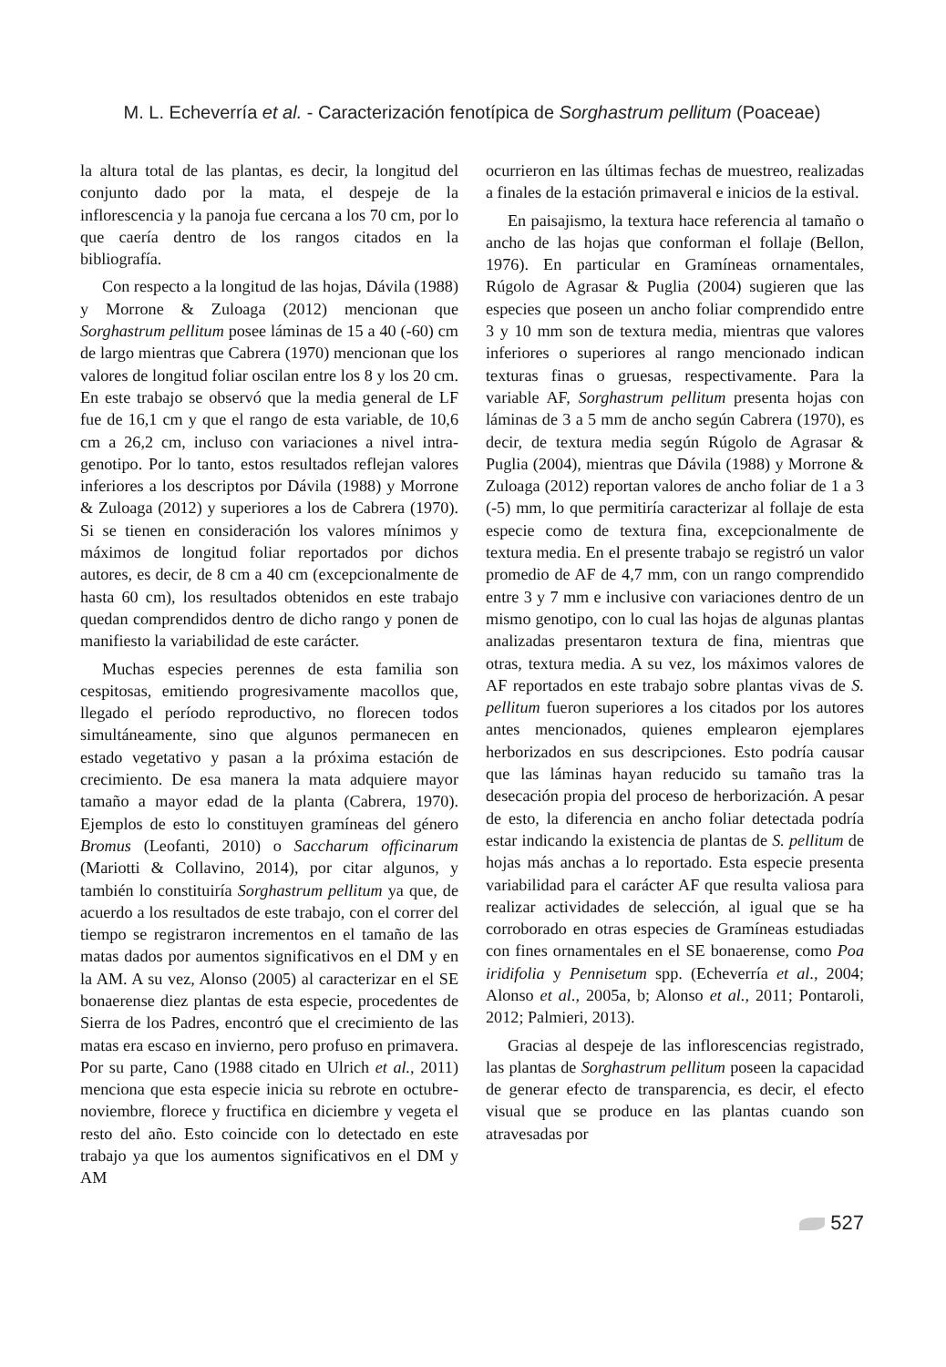M. L. Echeverría et al. - Caracterización fenotípica de Sorghastrum pellitum (Poaceae)
la altura total de las plantas, es decir, la longitud del conjunto dado por la mata, el despeje de la inflorescencia y la panoja fue cercana a los 70 cm, por lo que caería dentro de los rangos citados en la bibliografía.
Con respecto a la longitud de las hojas, Dávila (1988) y Morrone & Zuloaga (2012) mencionan que Sorghastrum pellitum posee láminas de 15 a 40 (-60) cm de largo mientras que Cabrera (1970) mencionan que los valores de longitud foliar oscilan entre los 8 y los 20 cm. En este trabajo se observó que la media general de LF fue de 16,1 cm y que el rango de esta variable, de 10,6 cm a 26,2 cm, incluso con variaciones a nivel intra-genotipo. Por lo tanto, estos resultados reflejan valores inferiores a los descriptos por Dávila (1988) y Morrone & Zuloaga (2012) y superiores a los de Cabrera (1970). Si se tienen en consideración los valores mínimos y máximos de longitud foliar reportados por dichos autores, es decir, de 8 cm a 40 cm (excepcionalmente de hasta 60 cm), los resultados obtenidos en este trabajo quedan comprendidos dentro de dicho rango y ponen de manifiesto la variabilidad de este carácter.
Muchas especies perennes de esta familia son cespitosas, emitiendo progresivamente macollos que, llegado el período reproductivo, no florecen todos simultáneamente, sino que algunos permanecen en estado vegetativo y pasan a la próxima estación de crecimiento. De esa manera la mata adquiere mayor tamaño a mayor edad de la planta (Cabrera, 1970). Ejemplos de esto lo constituyen gramíneas del género Bromus (Leofanti, 2010) o Saccharum officinarum (Mariotti & Collavino, 2014), por citar algunos, y también lo constituiría Sorghastrum pellitum ya que, de acuerdo a los resultados de este trabajo, con el correr del tiempo se registraron incrementos en el tamaño de las matas dados por aumentos significativos en el DM y en la AM. A su vez, Alonso (2005) al caracterizar en el SE bonaerense diez plantas de esta especie, procedentes de Sierra de los Padres, encontró que el crecimiento de las matas era escaso en invierno, pero profuso en primavera. Por su parte, Cano (1988 citado en Ulrich et al., 2011) menciona que esta especie inicia su rebrote en octubre-noviembre, florece y fructifica en diciembre y vegeta el resto del año. Esto coincide con lo detectado en este trabajo ya que los aumentos significativos en el DM y AM
ocurrieron en las últimas fechas de muestreo, realizadas a finales de la estación primaveral e inicios de la estival.
En paisajismo, la textura hace referencia al tamaño o ancho de las hojas que conforman el follaje (Bellon, 1976). En particular en Gramíneas ornamentales, Rúgolo de Agrasar & Puglia (2004) sugieren que las especies que poseen un ancho foliar comprendido entre 3 y 10 mm son de textura media, mientras que valores inferiores o superiores al rango mencionado indican texturas finas o gruesas, respectivamente. Para la variable AF, Sorghastrum pellitum presenta hojas con láminas de 3 a 5 mm de ancho según Cabrera (1970), es decir, de textura media según Rúgolo de Agrasar & Puglia (2004), mientras que Dávila (1988) y Morrone & Zuloaga (2012) reportan valores de ancho foliar de 1 a 3 (-5) mm, lo que permitiría caracterizar al follaje de esta especie como de textura fina, excepcionalmente de textura media. En el presente trabajo se registró un valor promedio de AF de 4,7 mm, con un rango comprendido entre 3 y 7 mm e inclusive con variaciones dentro de un mismo genotipo, con lo cual las hojas de algunas plantas analizadas presentaron textura de fina, mientras que otras, textura media. A su vez, los máximos valores de AF reportados en este trabajo sobre plantas vivas de S. pellitum fueron superiores a los citados por los autores antes mencionados, quienes emplearon ejemplares herborizados en sus descripciones. Esto podría causar que las láminas hayan reducido su tamaño tras la desecación propia del proceso de herborización. A pesar de esto, la diferencia en ancho foliar detectada podría estar indicando la existencia de plantas de S. pellitum de hojas más anchas a lo reportado. Esta especie presenta variabilidad para el carácter AF que resulta valiosa para realizar actividades de selección, al igual que se ha corroborado en otras especies de Gramíneas estudiadas con fines ornamentales en el SE bonaerense, como Poa iridifolia y Pennisetum spp. (Echeverría et al., 2004; Alonso et al., 2005a, b; Alonso et al., 2011; Pontaroli, 2012; Palmieri, 2013).
Gracias al despeje de las inflorescencias registrado, las plantas de Sorghastrum pellitum poseen la capacidad de generar efecto de transparencia, es decir, el efecto visual que se produce en las plantas cuando son atravesadas por
527